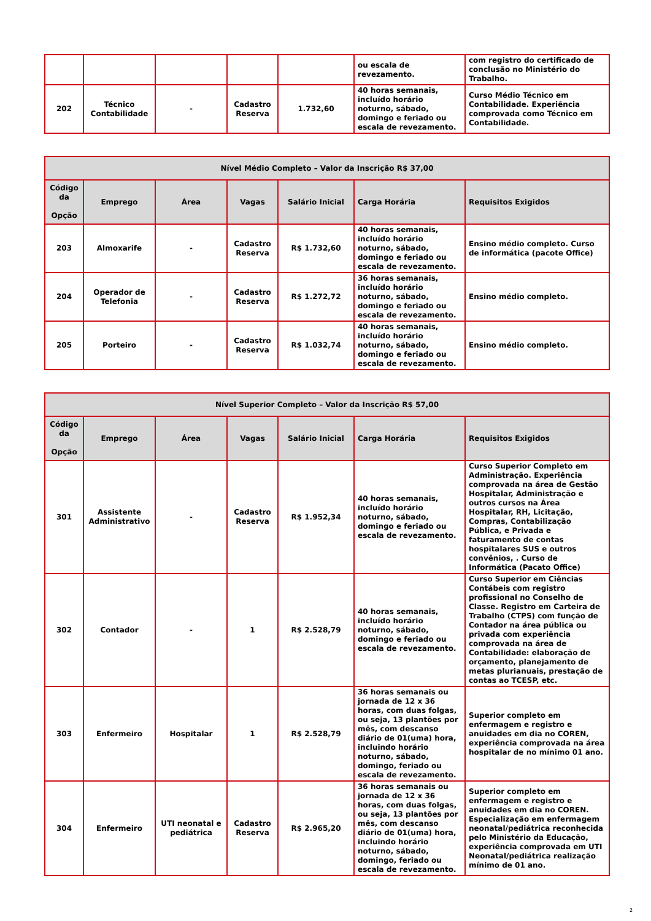| | | | | | ou escala de revezamento. | com registro do certificado de conclusão no Ministério do Trabalho. |
| 202 | Técnico Contabilidade | - | Cadastro Reserva | 1.732,60 | 40 horas semanais, incluído horário noturno, sábado, domingo e feriado ou escala de revezamento. | Curso Médio Técnico em Contabilidade. Experiência comprovada como Técnico em Contabilidade. |
| Nível Médio Completo – Valor da Inscrição R$ 37,00 | | | | | | |
| --- | --- | --- | --- | --- | --- | --- |
| Código da Opção | Emprego | Área | Vagas | Salário Inicial | Carga Horária | Requisitos Exigidos |
| 203 | Almoxarife | - | Cadastro Reserva | R$ 1.732,60 | 40 horas semanais, incluído horário noturno, sábado, domingo e feriado ou escala de revezamento. | Ensino médio completo. Curso de informática (pacote Office) |
| 204 | Operador de Telefonia | - | Cadastro Reserva | R$ 1.272,72 | 36 horas semanais, incluído horário noturno, sábado, domingo e feriado ou escala de revezamento. | Ensino médio completo. |
| 205 | Porteiro | - | Cadastro Reserva | R$ 1.032,74 | 40 horas semanais, incluído horário noturno, sábado, domingo e feriado ou escala de revezamento. | Ensino médio completo. |
| Nível Superior Completo – Valor da Inscrição R$ 57,00 | | | | | | |
| --- | --- | --- | --- | --- | --- | --- |
| Código da Opção | Emprego | Área | Vagas | Salário Inicial | Carga Horária | Requisitos Exigidos |
| 301 | Assistente Administrativo | - | Cadastro Reserva | R$ 1.952,34 | 40 horas semanais, incluído horário noturno, sábado, domingo e feriado ou escala de revezamento. | Curso Superior Completo em Administração. Experiência comprovada na área de Gestão Hospitalar, Administração e outros cursos na Área Hospitalar, RH, Licitação, Compras, Contabilização Pública, e Privada e faturamento de contas hospitalares SUS e outros convênios, . Curso de Informática (Pacato Office) |
| 302 | Contador | - | 1 | R$ 2.528,79 | 40 horas semanais, incluído horário noturno, sábado, domingo e feriado ou escala de revezamento. | Curso Superior em Ciências Contábeis com registro profissional no Conselho de Classe. Registro em Carteira de Trabalho (CTPS) com função de Contador na área pública ou privada com experiência comprovada na área de Contabilidade: elaboração de orçamento, planejamento de metas plurianuais, prestação de contas ao TCESP, etc. |
| 303 | Enfermeiro | Hospitalar | 1 | R$ 2.528,79 | 36 horas semanais ou jornada de 12 x 36 horas, com duas folgas, ou seja, 13 plantões por mês, com descanso diário de 01(uma) hora, incluindo horário noturno, sábado, domingo, feriado ou escala de revezamento. | Superior completo em enfermagem e registro e anuidades em dia no COREN, experiência comprovada na área hospitalar de no mínimo 01 ano. |
| 304 | Enfermeiro | UTI neonatal e pediátrica | Cadastro Reserva | R$ 2.965,20 | 36 horas semanais ou jornada de 12 x 36 horas, com duas folgas, ou seja, 13 plantões por mês, com descanso diário de 01(uma) hora, incluindo horário noturno, sábado, domingo, feriado ou escala de revezamento. | Superior completo em enfermagem e registro e anuidades em dia no COREN. Especialização em enfermagem neonatal/pediátrica reconhecida pelo Ministério da Educação, experiência comprovada em UTI Neonatal/pediátrica realização mínimo de 01 ano. |
2